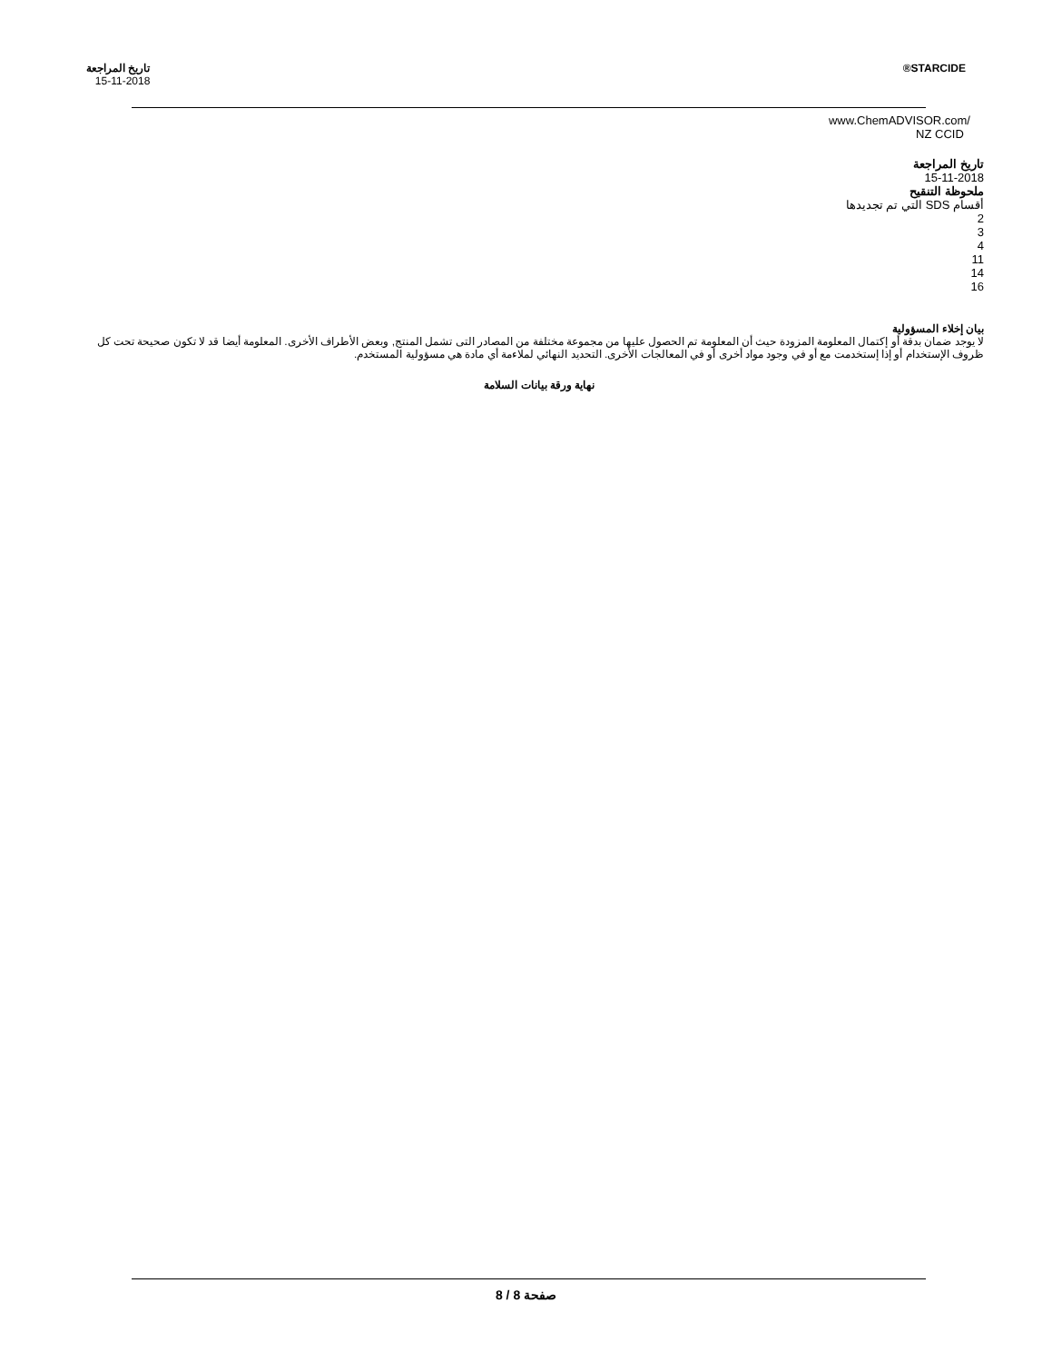STARCIDE® تاريخ المراجعة
15-11-2018
www.ChemADVISOR.com/
NZ CCID
تاريخ المراجعة
15-11-2018
ملحوظة التنقيح
أقسام SDS التي تم تجديدها
2
3
4
11
14
16
بيان إخلاء المسؤولية
لا يوجد ضمان بدقة أو إكتمال المعلومة المزودة حيث أن المعلومة تم الحصول عليها من مجموعة مختلفة من المصادر التى تشمل المنتج, وبعض الأطراف الأخرى. المعلومة أيضا قد لا تكون صحيحة تحت كل ظروف الإستخدام أو إذا إستخدمت مع أو في وجود مواد أخرى أو في المعالجات الأخرى. التحديد النهائي لملاءمة أي مادة هي مسؤولية المستخدم.
نهاية ورقة بيانات السلامة
صفحة 8 / 8